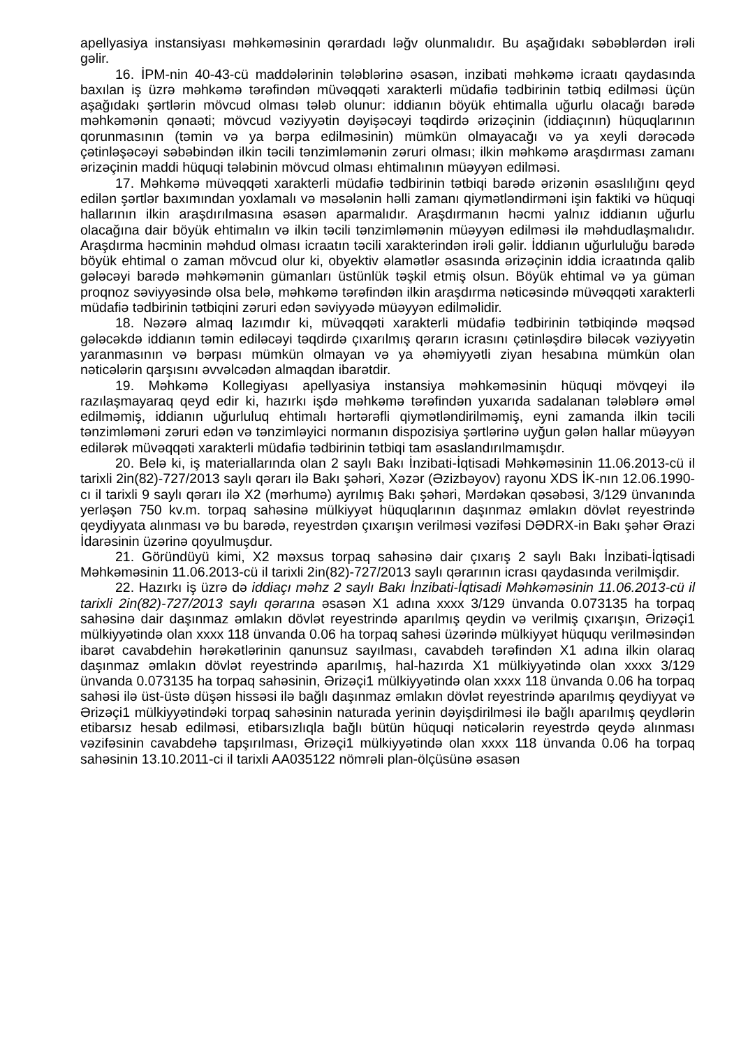apellyasiya instansiyası məhkəməsinin qərardadı ləğv olunmalıdır. Bu aşağıdakı səbəblərdən irəli gəlir.
16. İPM-nin 40-43-cü maddələrinin tələblərinə əsasən, inzibati məhkəmə icraatı qaydasında baxılan iş üzrə məhkəmə tərəfindən müvəqqəti xarakterli müdafiə tədbirinin tətbiq edilməsi üçün aşağıdakı şərtlərin mövcud olması tələb olunur: iddianın böyük ehtimalla uğurlu olacağı barədə məhkəmənin qənaəti; mövcud vəziyyətin dəyişəcəyi təqdirdə ərizəçinin (iddiaçının) hüquqlarının qorunmasının (təmin və ya bərpa edilməsinin) mümkün olmayacağı və ya xeyli dərəcədə çətinləşəcəyi səbəbindən ilkin təcili tənzimləmənin zəruri olması; ilkin məhkəmə araşdırması zamanı ərizəçinin maddi hüquqi tələbinin mövcud olması ehtimalının müəyyən edilməsi.
17. Məhkəmə müvəqqəti xarakterli müdafiə tədbirinin tətbiqi barədə ərizənin əsaslılığını qeyd edilən şərtlər baxımından yoxlamalı və məsələnin həlli zamanı qiymətləndirməni işin faktiki və hüquqi hallarının ilkin araşdırılmasına əsasən aparmalıdır. Araşdırmanın həcmi yalnız iddianın uğurlu olacağına dair böyük ehtimalın və ilkin təcili tənzimləmənin müəyyən edilməsi ilə məhdudlaşmalıdır. Araşdırma həcminin məhdud olması icraatın təcili xarakterindən irəli gəlir. İddianın uğurluluğu barədə böyük ehtimal o zaman mövcud olur ki, obyektiv əlamətlər əsasında ərizəçinin iddia icraatında qalib gələcəyi barədə məhkəmənin gümanları üstünlük təşkil etmiş olsun. Böyük ehtimal və ya güman proqnoz səviyyəsində olsa belə, məhkəmə tərəfindən ilkin araşdırma nəticəsində müvəqqəti xarakterli müdafiə tədbirinin tətbiqini zəruri edən səviyyədə müəyyən edilməlidir.
18. Nəzərə almaq lazımdır ki, müvəqqəti xarakterli müdafiə tədbirinin tətbiqində məqsəd gələcəkdə iddianın təmin ediləcəyi təqdirdə çıxarılmış qərarın icrasını çətinləşdirə biləcək vəziyyətin yaranmasının və bərpası mümkün olmayan və ya əhəmiyyətli ziyan hesabına mümkün olan nəticələrin qarşısını əvvəlcədən almaqdan ibarətdir.
19. Məhkəmə Kollegiyası apellyasiya instansiya məhkəməsinin hüquqi mövqeyi ilə razılaşmayaraq qeyd edir ki, hazırkı işdə məhkəmə tərəfindən yuxarıda sadalanan tələblərə əməl edilməmiş, iddianın uğurluluq ehtimalı hərtərəfli qiymətləndirilməmiş, eyni zamanda ilkin təcili tənzimləməni zəruri edən və tənzimləyici normanın dispozisiya şərtlərinə uyğun gələn hallar müəyyən edilərək müvəqqəti xarakterli müdafiə tədbirinin tətbiqi tam əsaslandırılmamışdır.
20. Belə ki, iş materiallarında olan 2 saylı Bakı İnzibati-İqtisadi Məhkəməsinin 11.06.2013-cü il tarixli 2in(82)-727/2013 saylı qərarı ilə Bakı şəhəri, Xəzər (Əzizbəyov) rayonu XDS İK-nın 12.06.1990-cı il tarixli 9 saylı qərarı ilə X2 (mərhumə) ayrılmış Bakı şəhəri, Mərdəkan qəsəbəsi, 3/129 ünvanında yerləşən 750 kv.m. torpaq sahəsinə mülkiyyət hüquqlarının daşınmaz əmlakın dövlət reyestrində qeydiyyata alınması və bu barədə, reyestrdən çıxarışın verilməsi vəzifəsi DƏDRX-in Bakı şəhər Ərazi İdarəsinin üzərinə qoyulmuşdur.
21. Göründüyü kimi, X2 məxsus torpaq sahəsinə dair çıxarış 2 saylı Bakı İnzibati-İqtisadi Məhkəməsinin 11.06.2013-cü il tarixli 2in(82)-727/2013 saylı qərarının icrası qaydasında verilmişdir.
22. Hazırkı iş üzrə də iddiaçı məhz 2 saylı Bakı İnzibati-İqtisadi Məhkəməsinin 11.06.2013-cü il tarixli 2in(82)-727/2013 saylı qərarına əsasən X1 adına xxxx 3/129 ünvanda 0.073135 ha torpaq sahəsinə dair daşınmaz əmlakın dövlət reyestrində aparılmış qeydin və verilmiş çıxarışın, Ərizəçi1 mülkiyyətində olan xxxx 118 ünvanda 0.06 ha torpaq sahəsi üzərində mülkiyyət hüququ verilməsindən ibarət cavabdehin hərəkətlərinin qanunsuz sayılması, cavabdeh tərəfindən X1 adına ilkin olaraq daşınmaz əmlakın dövlət reyestrində aparılmış, hal-hazırda X1 mülkiyyətində olan xxxx 3/129 ünvanda 0.073135 ha torpaq sahəsinin, Ərizəçi1 mülkiyyətində olan xxxx 118 ünvanda 0.06 ha torpaq sahəsi ilə üst-üstə düşən hissəsi ilə bağlı daşınmaz əmlakın dövlət reyestrində aparılmış qeydiyyat və Ərizəçi1 mülkiyyətindəki torpaq sahəsinin naturada yerinin dəyişdirilməsi ilə bağlı aparılmış qeydlərin etibarsız hesab edilməsi, etibarsızlıqla bağlı bütün hüquqi nəticələrin reyestrdə qeydə alınması vəzifəsinin cavabdehə tapşırılması, Ərizəçi1 mülkiyyətində olan xxxx 118 ünvanda 0.06 ha torpaq sahəsinin 13.10.2011-ci il tarixli AA035122 nömrəli plan-ölçüsünə əsasən